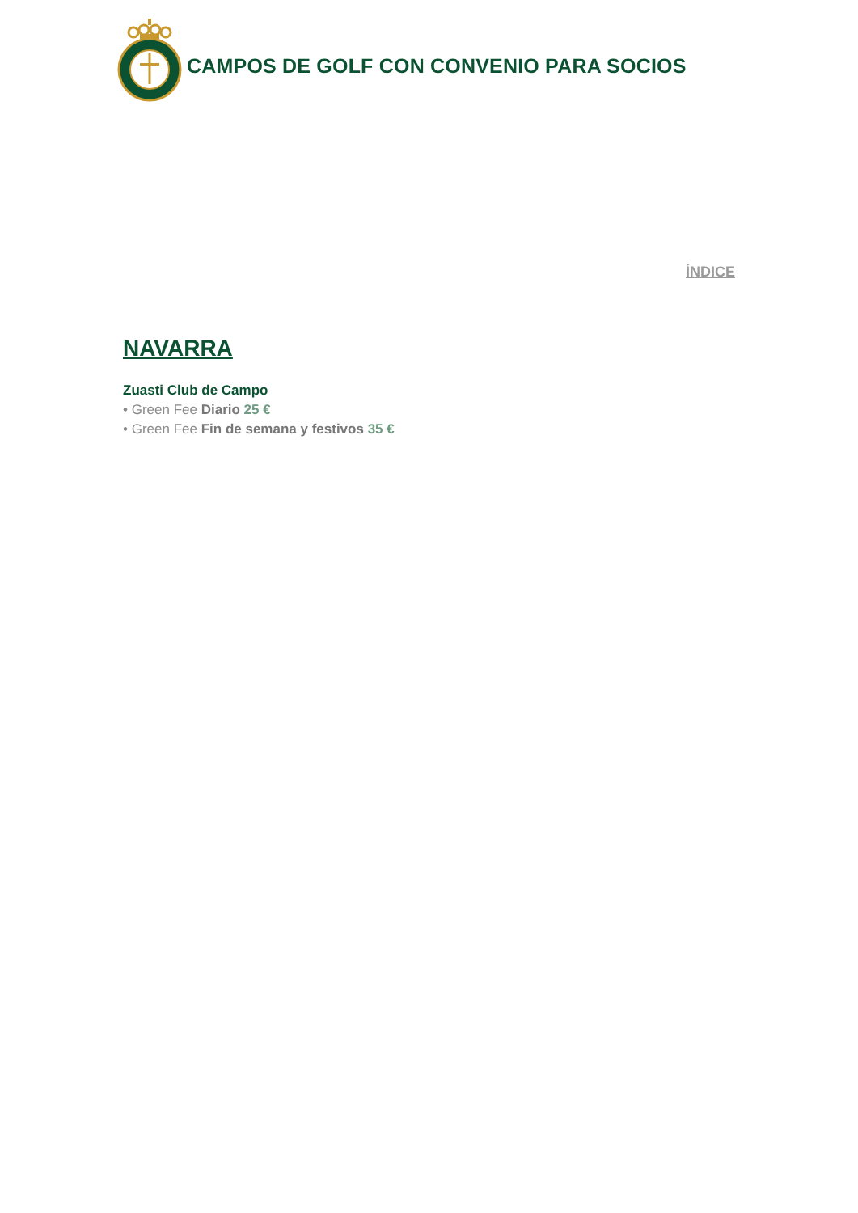CAMPOS DE GOLF CON CONVENIO PARA SOCIOS
ÍNDICE
NAVARRA
Zuasti Club de Campo
• Green Fee Diario 25 €
• Green Fee Fin de semana y festivos 35 €